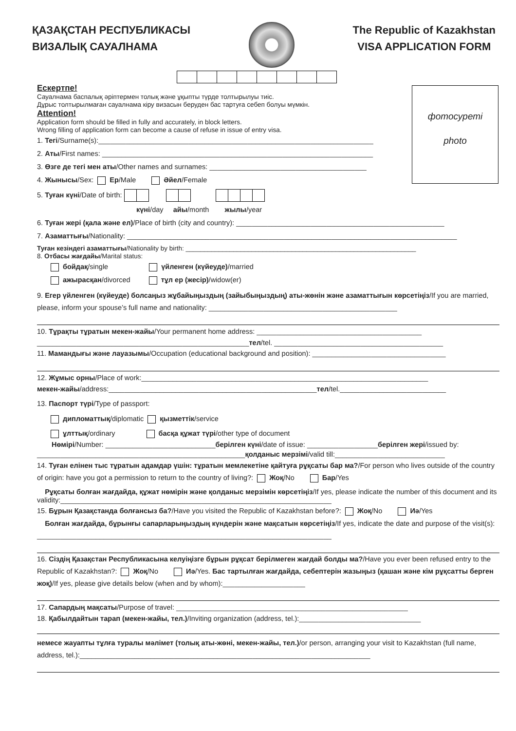ҚАЗАҚСТАН РЕСПУБЛИКАСЫ
ВИЗАЛЫҚ САУАЛНАМА
The Republic of Kazakhstan
VISA APPLICATION FORM
фотосуреті
photo
Ескертпе!
Сауалнама баспалық әріптермен толық және ұқыпты түрде толтырылуы тиіс.
Дұрыс толтырылмаған сауалнама кіру визасын беруден бас тартуға себеп болуы мүмкін.
Attention!
Application form should be filled in fully and accurately, in block letters.
Wrong filling of application form can become a cause of refuse in issue of entry visa.
1. Тегі/Surname(s):______________________________________________________________________
2. Аты/First names: _____________________________________________________________________
3. Өзге де тегі мен аты/Other names and surnames: ________________________________________
4. Жынысы/Sex: Ер/Male Әйел/Female
5. Туған күні/Date of birth:
күні/day айы/month жылы/year
6. Туған жері (қала және ел)/Place of birth (city and country): _____________________________________________________
7. Азаматтығы/Nationality: ____________________________________________________________________________________
Туған кезіндегі азаматтығы/Nationality by birth: _______________________________________________________________
8. Отбасы жағдайы/Marital status:
бойдақ/single үйленген (күйеуде)/married
ажырасқан/divorced тұл ер (жесір)/widow(er)
9. Егер үйленген (күйеуде) болсаңыз жұбайыңыздың (зайыбыңыздың) аты-жөнін және азаматтығын көрсетіңіз/If you are married, please, inform your spouse’s full name and nationality: ________________________________________________
10. Тұрақты тұратын мекен-жайы/Your permanent home address: __________________________________________
______________________________________________________тел/tel. ___________________________________________
11. Мамандығы және лауазымы/Occupation (educational background and position): __________________________________
12. Жұмыс орны/Place of work:_________________________________________________________________________
мекен-жайы/address:_____________________________________________________тел/tel.___________________________
13. Паспорт түрі/Type of passport:
дипломаттық/diplomatic қызметтік/service
ұлттық/ordinary басқа құжат түрі/other type of document
Нөмірі/Number: ____________________________берілген күні/date of issue: __________________берілген жері/issued by:
_____________________________________________________қолданыс мерзімі/valid till:____________________________
14. Туған елінен тыс тұратын адамдар үшін: тұратын мемлекетіне қайтуға рұқсаты бар ма?/For person who lives outside of the country of origin: have you got a permission to return to the country of living?: Жоқ/No Бар/Yes
Рұқсаты болған жағдайда, құжат нөмірін және қолданыс мерзімін көрсетіңіз/If yes, please indicate the number of this document and its validity:_____________________________________________________________________
15. Бұрын Қазақстанда болғансыз ба?/Have you visited the Republic of Kazakhstan before?: Жоқ/No Иә/Yes
Болған жағдайда, бұрынғы сапарларыңыздың күндерін және мақсатын көрсетіңіз/If yes, indicate the date and purpose of the visit(s): ___________________________________________________________________________
16. Сіздің Қазақстан Республикасына келуіңізге бұрын рұқсат берілмеген жағдай болды ма?/Have you ever been refused entry to the Republic of Kazakhstan?: Жоқ/No Иә/Yes. Бас тартылған жағдайда, себептерін жазыңыз (қашан және кім рұқсатты берген жоқ)/If yes, please give details below (when and by whom):_____________________
17. Сапардың мақсаты/Purpose of travel: ___________________________________________________________
18. Қабылдайтын тарап (мекен-жайы, тел.)/Inviting organization (address, tel.):_______________________________
немесе жауапты тұлға туралы мәлімет (толық аты-жөні, мекен-жайы, тел.)/or person, arranging your visit to Kazakhstan (full name, address, tel.):__________________________________________________________________________